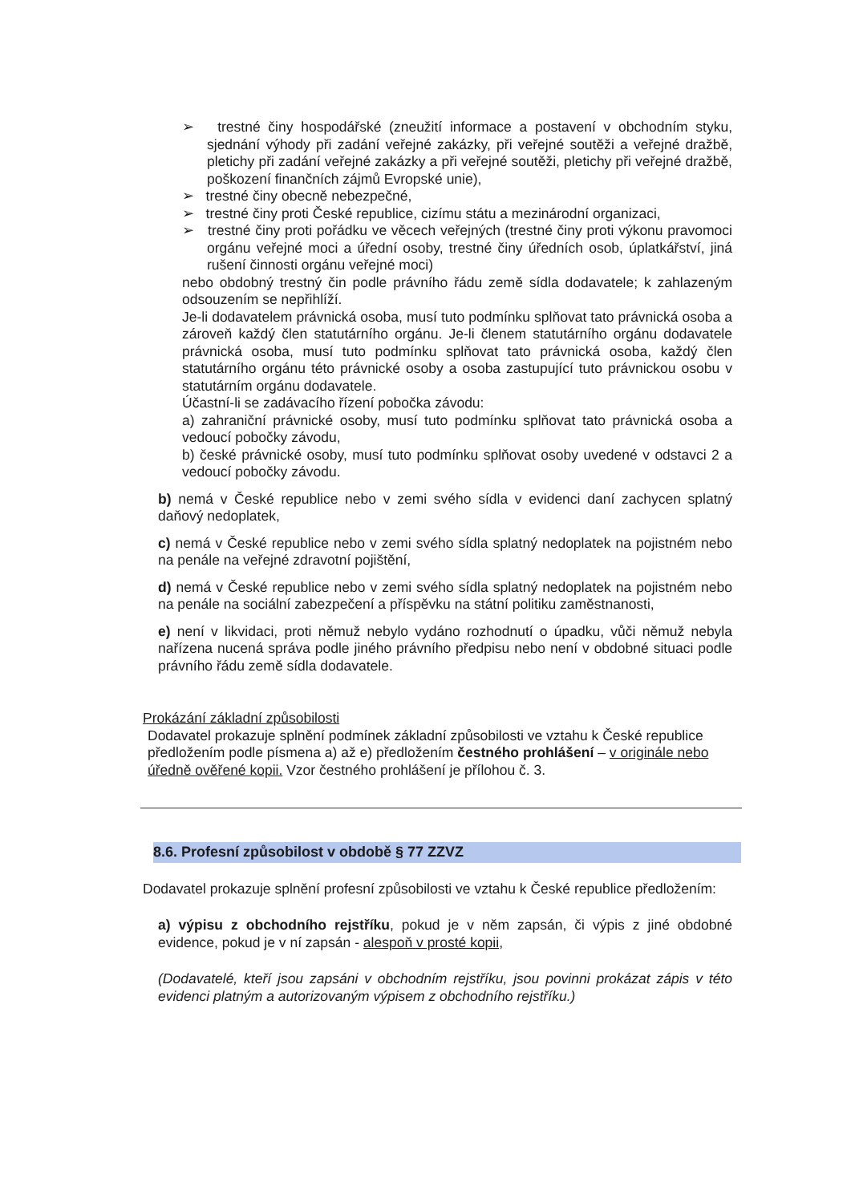➢ trestné činy hospodářské (zneužití informace a postavení v obchodním styku, sjednání výhody při zadání veřejné zakázky, při veřejné soutěži a veřejné dražbě, pletichy při zadání veřejné zakázky a při veřejné soutěži, pletichy při veřejné dražbě, poškození finančních zájmů Evropské unie),
➢ trestné činy obecně nebezpečné,
➢ trestné činy proti České republice, cizímu státu a mezinárodní organizaci,
➢ trestné činy proti pořádku ve věcech veřejných (trestné činy proti výkonu pravomoci orgánu veřejné moci a úřední osoby, trestné činy úředních osob, úplatkářství, jiná rušení činnosti orgánu veřejné moci)
nebo obdobný trestný čin podle právního řádu země sídla dodavatele; k zahlazeným odsouzením se nepřihlíží.
Je-li dodavatelem právnická osoba, musí tuto podmínku splňovat tato právnická osoba a zároveň každý člen statutárního orgánu. Je-li členem statutárního orgánu dodavatele právnická osoba, musí tuto podmínku splňovat tato právnická osoba, každý člen statutárního orgánu této právnické osoby a osoba zastupující tuto právnickou osobu v statutárním orgánu dodavatele.
Účastní-li se zadávacího řízení pobočka závodu:
a) zahraniční právnické osoby, musí tuto podmínku splňovat tato právnická osoba a vedoucí pobočky závodu,
b) české právnické osoby, musí tuto podmínku splňovat osoby uvedené v odstavci 2 a vedoucí pobočky závodu.
b) nemá v České republice nebo v zemi svého sídla v evidenci daní zachycen splatný daňový nedoplatek,
c) nemá v České republice nebo v zemi svého sídla splatný nedoplatek na pojistném nebo na penále na veřejné zdravotní pojištění,
d) nemá v České republice nebo v zemi svého sídla splatný nedoplatek na pojistném nebo na penále na sociální zabezpečení a příspěvku na státní politiku zaměstnanosti,
e) není v likvidaci, proti němuž nebylo vydáno rozhodnutí o úpadku, vůči němuž nebyla nařízena nucená správa podle jiného právního předpisu nebo není v obdobné situaci podle právního řádu země sídla dodavatele.
Prokázání základní způsobilosti
Dodavatel prokazuje splnění podmínek základní způsobilosti ve vztahu k České republice předložením podle písmena a) až e) předložením čestného prohlášení – v originále nebo úředně ověřené kopii. Vzor čestného prohlášení je přílohou č. 3.
8.6. Profesní způsobilost v obdobě § 77 ZZVZ
Dodavatel prokazuje splnění profesní způsobilosti ve vztahu k České republice předložením:
a) výpisu z obchodního rejstříku, pokud je v něm zapsán, či výpis z jiné obdobné evidence, pokud je v ní zapsán - alespoň v prosté kopii,
(Dodavatelé, kteří jsou zapsáni v obchodním rejstříku, jsou povinni prokázat zápis v této evidenci platným a autorizovaným výpisem z obchodního rejstříku.)